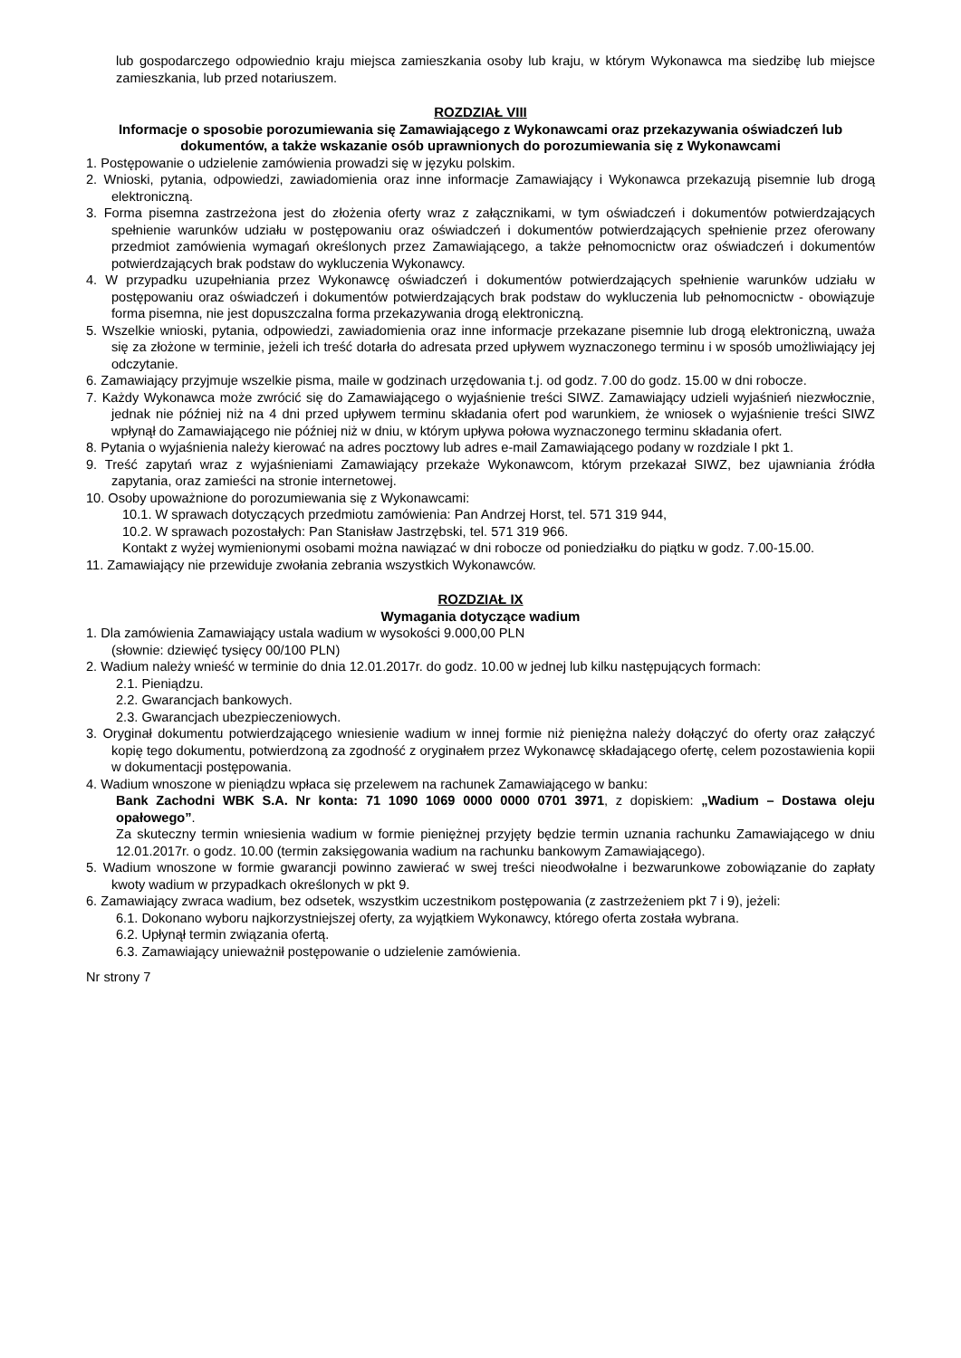lub gospodarczego odpowiednio kraju miejsca zamieszkania osoby lub kraju, w którym Wykonawca ma siedzibę lub miejsce zamieszkania, lub przed notariuszem.
ROZDZIAŁ VIII
Informacje o sposobie porozumiewania się Zamawiającego z Wykonawcami oraz przekazywania oświadczeń lub dokumentów, a także wskazanie osób uprawnionych do porozumiewania się z Wykonawcami
1. Postępowanie o udzielenie zamówienia prowadzi się w języku polskim.
2. Wnioski, pytania, odpowiedzi, zawiadomienia oraz inne informacje Zamawiający i Wykonawca przekazują pisemnie lub drogą elektroniczną.
3. Forma pisemna zastrzeżona jest do złożenia oferty wraz z załącznikami, w tym oświadczeń i dokumentów potwierdzających spełnienie warunków udziału w postępowaniu oraz oświadczeń i dokumentów potwierdzających spełnienie przez oferowany przedmiot zamówienia wymagań określonych przez Zamawiającego, a także pełnomocnictw oraz oświadczeń i dokumentów potwierdzających brak podstaw do wykluczenia Wykonawcy.
4. W przypadku uzupełniania przez Wykonawcę oświadczeń i dokumentów potwierdzających spełnienie warunków udziału w postępowaniu oraz oświadczeń i dokumentów potwierdzających brak podstaw do wykluczenia lub pełnomocnictw - obowiązuje forma pisemna, nie jest dopuszczalna forma przekazywania drogą elektroniczną.
5. Wszelkie wnioski, pytania, odpowiedzi, zawiadomienia oraz inne informacje przekazane pisemnie lub drogą elektroniczną, uważa się za złożone w terminie, jeżeli ich treść dotarła do adresata przed upływem wyznaczonego terminu i w sposób umożliwiający jej odczytanie.
6. Zamawiający przyjmuje wszelkie pisma, maile w godzinach urzędowania t.j. od godz. 7.00 do godz. 15.00 w dni robocze.
7. Każdy Wykonawca może zwrócić się do Zamawiającego o wyjaśnienie treści SIWZ. Zamawiający udzieli wyjaśnień niezwłocznie, jednak nie później niż na 4 dni przed upływem terminu składania ofert pod warunkiem, że wniosek o wyjaśnienie treści SIWZ wpłynął do Zamawiającego nie później niż w dniu, w którym upływa połowa wyznaczonego terminu składania ofert.
8. Pytania o wyjaśnienia należy kierować na adres pocztowy lub adres e-mail Zamawiającego podany w rozdziale I pkt 1.
9. Treść zapytań wraz z wyjaśnieniami Zamawiający przekaże Wykonawcom, którym przekazał SIWZ, bez ujawniania źródła zapytania, oraz zamieści na stronie internetowej.
10. Osoby upoważnione do porozumiewania się z Wykonawcami:
10.1. W sprawach dotyczących przedmiotu zamówienia: Pan Andrzej Horst, tel. 571 319 944,
10.2. W sprawach pozostałych: Pan Stanisław Jastrzębski, tel. 571 319 966.
Kontakt z wyżej wymienionymi osobami można nawiązać w dni robocze od poniedziałku do piątku w godz. 7.00-15.00.
11. Zamawiający nie przewiduje zwołania zebrania wszystkich Wykonawców.
ROZDZIAŁ IX
Wymagania dotyczące wadium
1. Dla zamówienia Zamawiający ustala wadium w wysokości 9.000,00 PLN
(słownie: dziewięć tysięcy 00/100 PLN)
2. Wadium należy wnieść w terminie do dnia 12.01.2017r. do godz. 10.00 w jednej lub kilku następujących formach:
2.1. Pieniądzu.
2.2. Gwarancjach bankowych.
2.3. Gwarancjach ubezpieczeniowych.
3. Oryginał dokumentu potwierdzającego wniesienie wadium w innej formie niż pieniężna należy dołączyć do oferty oraz załączyć kopię tego dokumentu, potwierdzoną za zgodność z oryginałem przez Wykonawcę składającego ofertę, celem pozostawienia kopii w dokumentacji postępowania.
4. Wadium wnoszone w pieniądzu wpłaca się przelewem na rachunek Zamawiającego w banku:
Bank Zachodni WBK S.A. Nr konta: 71 1090 1069 0000 0000 0701 3971, z dopiskiem: „Wadium – Dostawa oleju opałowego”.
Za skuteczny termin wniesienia wadium w formie pieniężnej przyjęty będzie termin uznania rachunku Zamawiającego w dniu 12.01.2017r. o godz. 10.00 (termin zaksięgowania wadium na rachunku bankowym Zamawiającego).
5. Wadium wnoszone w formie gwarancji powinno zawierać w swej treści nieodwołalne i bezwarunkowe zobowiązanie do zapłaty kwoty wadium w przypadkach określonych w pkt 9.
6. Zamawiający zwraca wadium, bez odsetek, wszystkim uczestnikom postępowania (z zastrzeżeniem pkt 7 i 9), jeżeli:
6.1. Dokonano wyboru najkorzystniejszej oferty, za wyjątkiem Wykonawcy, którego oferta została wybrana.
6.2. Upłynął termin związania ofertą.
6.3. Zamawiający unieważnił postępowanie o udzielenie zamówienia.
Nr strony 7